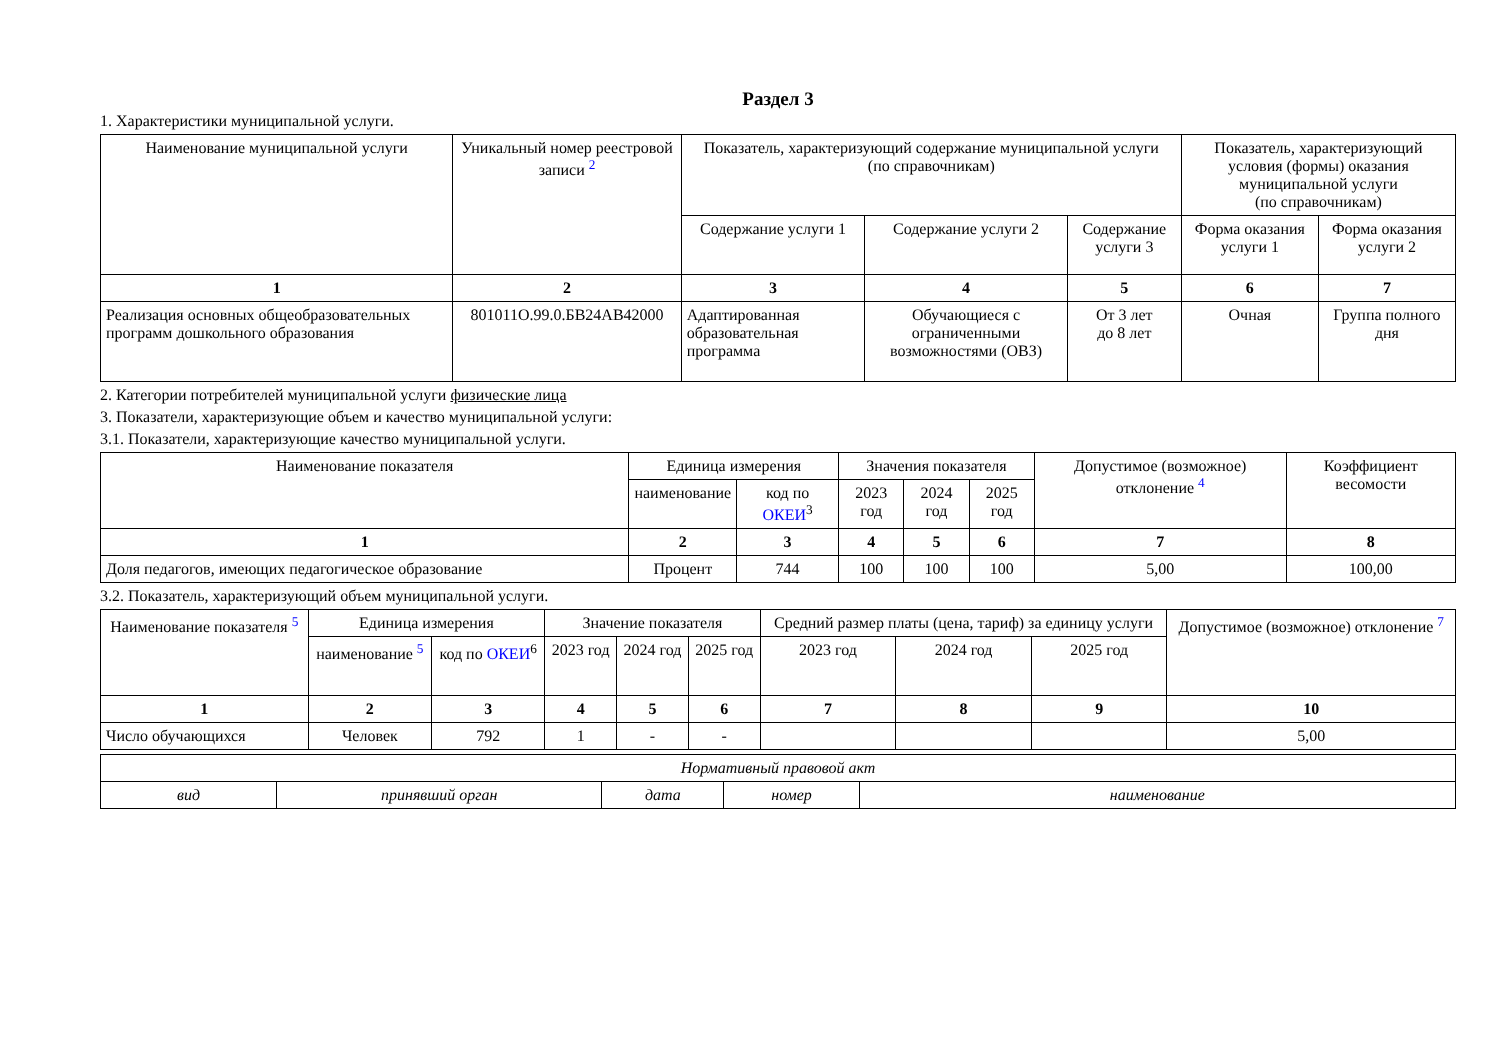Раздел 3
1. Характеристики муниципальной услуги.
| Наименование муниципальной услуги | Уникальный номер реестровой записи <sup>2</sup> | Показатель, характеризующий содержание муниципальной услуги (по справочникам) | | | Показатель, характеризующий условия (формы) оказания муниципальной услуги (по справочникам) | |
| --- | --- | --- | --- | --- | --- | --- |
| | | Содержание услуги 1 | Содержание услуги 2 | Содержание услуги 3 | Форма оказания услуги 1 | Форма оказания услуги 2 |
| 1 | 2 | 3 | 4 | 5 | 6 | 7 |
| Реализация основных общеобразовательных программ дошкольного образования | 801011О.99.0.БВ24АВ42000 | Адаптированная образовательная программа | Обучающиеся с ограниченными возможностями (ОВЗ) | От 3 лет до 8 лет | Очная | Группа полного дня |
2. Категории потребителей муниципальной услуги физические лица
3. Показатели, характеризующие объем и качество муниципальной услуги:
3.1. Показатели, характеризующие качество муниципальной услуги.
| Наименование показателя | Единица измерения | | Значения показателя | | | Допустимое (возможное) отклонение <sup>4</sup> | Коэффициент весомости |
| --- | --- | --- | --- | --- | --- | --- | --- |
| | наименование | код по ОКЕИ<sup>3</sup> | 2023 год | 2024 год | 2025 год | | |
| 1 | 2 | 3 | 4 | 5 | 6 | 7 | 8 |
| Доля педагогов, имеющих педагогическое образование | Процент | 744 | 100 | 100 | 100 | 5,00 | 100,00 |
3.2. Показатель, характеризующий объем муниципальной услуги.
| Наименование показателя <sup>5</sup> | Единица измерения | | Значение показателя | | | Средний размер платы (цена, тариф) за единицу услуги | | | Допустимое (возможное) отклонение <sup>7</sup> |
| --- | --- | --- | --- | --- | --- | --- | --- | --- | --- |
| | наименование <sup>5</sup> | код по ОКЕИ<sup>6</sup> | 2023 год | 2024 год | 2025 год | 2023 год | 2024 год | 2025 год | |
| 1 | 2 | 3 | 4 | 5 | 6 | 7 | 8 | 9 | 10 |
| Число обучающихся | Человек | 792 | 1 | - | - | | | | 5,00 |
| Нормативный правовой акт | | | | |
| вид | принявший орган | дата | номер | наименование |